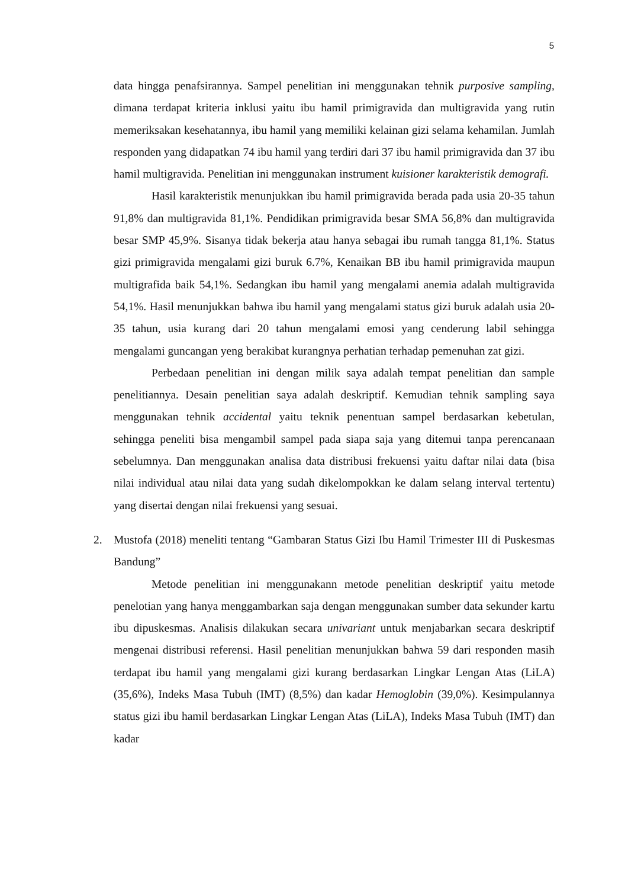5
data hingga penafsirannya. Sampel penelitian ini menggunakan tehnik purposive sampling, dimana terdapat kriteria inklusi yaitu ibu hamil primigravida dan multigravida yang rutin memeriksakan kesehatannya, ibu hamil yang memiliki kelainan gizi selama kehamilan. Jumlah responden yang didapatkan 74 ibu hamil yang terdiri dari 37 ibu hamil primigravida dan 37 ibu hamil multigravida. Penelitian ini menggunakan instrument kuisioner karakteristik demografi.
Hasil karakteristik menunjukkan ibu hamil primigravida berada pada usia 20-35 tahun 91,8% dan multigravida 81,1%. Pendidikan primigravida besar SMA 56,8% dan multigravida besar SMP 45,9%. Sisanya tidak bekerja atau hanya sebagai ibu rumah tangga 81,1%. Status gizi primigravida mengalami gizi buruk 6.7%, Kenaikan BB ibu hamil primigravida maupun multigrafida baik 54,1%. Sedangkan ibu hamil yang mengalami anemia adalah multigravida 54,1%. Hasil menunjukkan bahwa ibu hamil yang mengalami status gizi buruk adalah usia 20-35 tahun, usia kurang dari 20 tahun mengalami emosi yang cenderung labil sehingga mengalami guncangan yeng berakibat kurangnya perhatian terhadap pemenuhan zat gizi.
Perbedaan penelitian ini dengan milik saya adalah tempat penelitian dan sample penelitiannya. Desain penelitian saya adalah deskriptif. Kemudian tehnik sampling saya menggunakan tehnik accidental yaitu teknik penentuan sampel berdasarkan kebetulan, sehingga peneliti bisa mengambil sampel pada siapa saja yang ditemui tanpa perencanaan sebelumnya. Dan menggunakan analisa data distribusi frekuensi yaitu daftar nilai data (bisa nilai individual atau nilai data yang sudah dikelompokkan ke dalam selang interval tertentu) yang disertai dengan nilai frekuensi yang sesuai.
2. Mustofa (2018) meneliti tentang “Gambaran Status Gizi Ibu Hamil Trimester III di Puskesmas Bandung”
Metode penelitian ini menggunakann metode penelitian deskriptif yaitu metode penelotian yang hanya menggambarkan saja dengan menggunakan sumber data sekunder kartu ibu dipuskesmas. Analisis dilakukan secara univariant untuk menjabarkan secara deskriptif mengenai distribusi referensi. Hasil penelitian menunjukkan bahwa 59 dari responden masih terdapat ibu hamil yang mengalami gizi kurang berdasarkan Lingkar Lengan Atas (LiLA) (35,6%), Indeks Masa Tubuh (IMT) (8,5%) dan kadar Hemoglobin (39,0%). Kesimpulannya status gizi ibu hamil berdasarkan Lingkar Lengan Atas (LiLA), Indeks Masa Tubuh (IMT) dan kadar